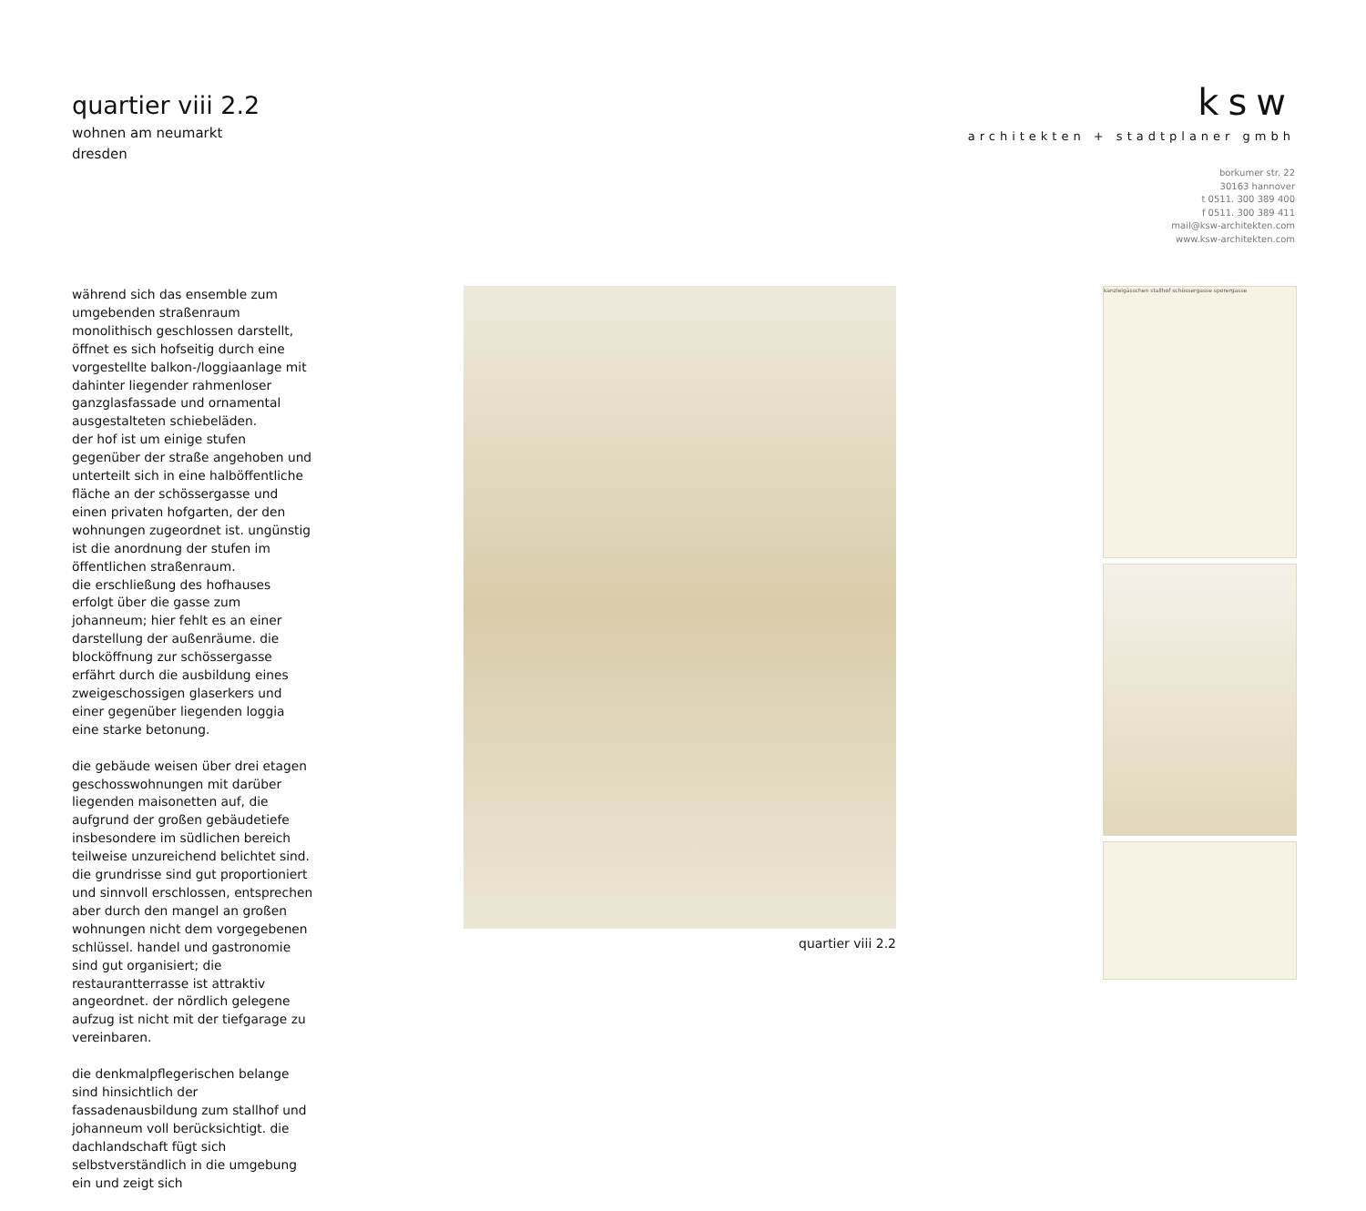quartier viii 2.2
wohnen am neumarkt
dresden
ksw
architekten + stadtplaner gmbh
borkumer str. 22
30163 hannover
t 0511. 300 389 400
f 0511. 300 389 411
mail@ksw-architekten.com
www.ksw-architekten.com
während sich das ensemble zum umgebenden straßenraum monolithisch geschlossen darstellt, öffnet es sich hofseitig durch eine vorgestellte balkon-/loggiaanlage mit dahinter liegender rahmenloser ganzglasfassade und ornamental ausgestalteten schiebeläden.
der hof ist um einige stufen gegenüber der straße angehoben und unterteilt sich in eine halböffentliche fläche an der schössergasse und einen privaten hofgarten, der den wohnungen zugeordnet ist. ungünstig ist die anordnung der stufen im öffentlichen straßenraum.
die erschließung des hofhauses erfolgt über die gasse zum johanneum; hier fehlt es an einer darstellung der außenräume. die blocköffnung zur schössergasse erfährt durch die ausbildung eines zweigeschossigen glaserkers und einer gegenüber liegenden loggia eine starke betonung.
die gebäude weisen über drei etagen geschosswohnungen mit darüber liegenden maisonetten auf, die aufgrund der großen gebäudetiefe insbesondere im südlichen bereich teilweise unzureichend belichtet sind. die grundrisse sind gut proportioniert und sinnvoll erschlossen, entsprechen aber durch den mangel an großen wohnungen nicht dem vorgegebenen schlüssel. handel und gastronomie sind gut organisiert; die restaurantterrasse ist attraktiv angeordnet. der nördlich gelegene aufzug ist nicht mit der tiefgarage zu vereinbaren.
die denkmalpflegerischen belange sind hinsichtlich der fassadenausbildung zum stallhof und johanneum voll berücksichtigt. die dachlandschaft fügt sich selbstverständlich in die umgebung ein und zeigt sich
quartier viii 2.2
kanzleigässchen stallhof schössergasse sporergasse